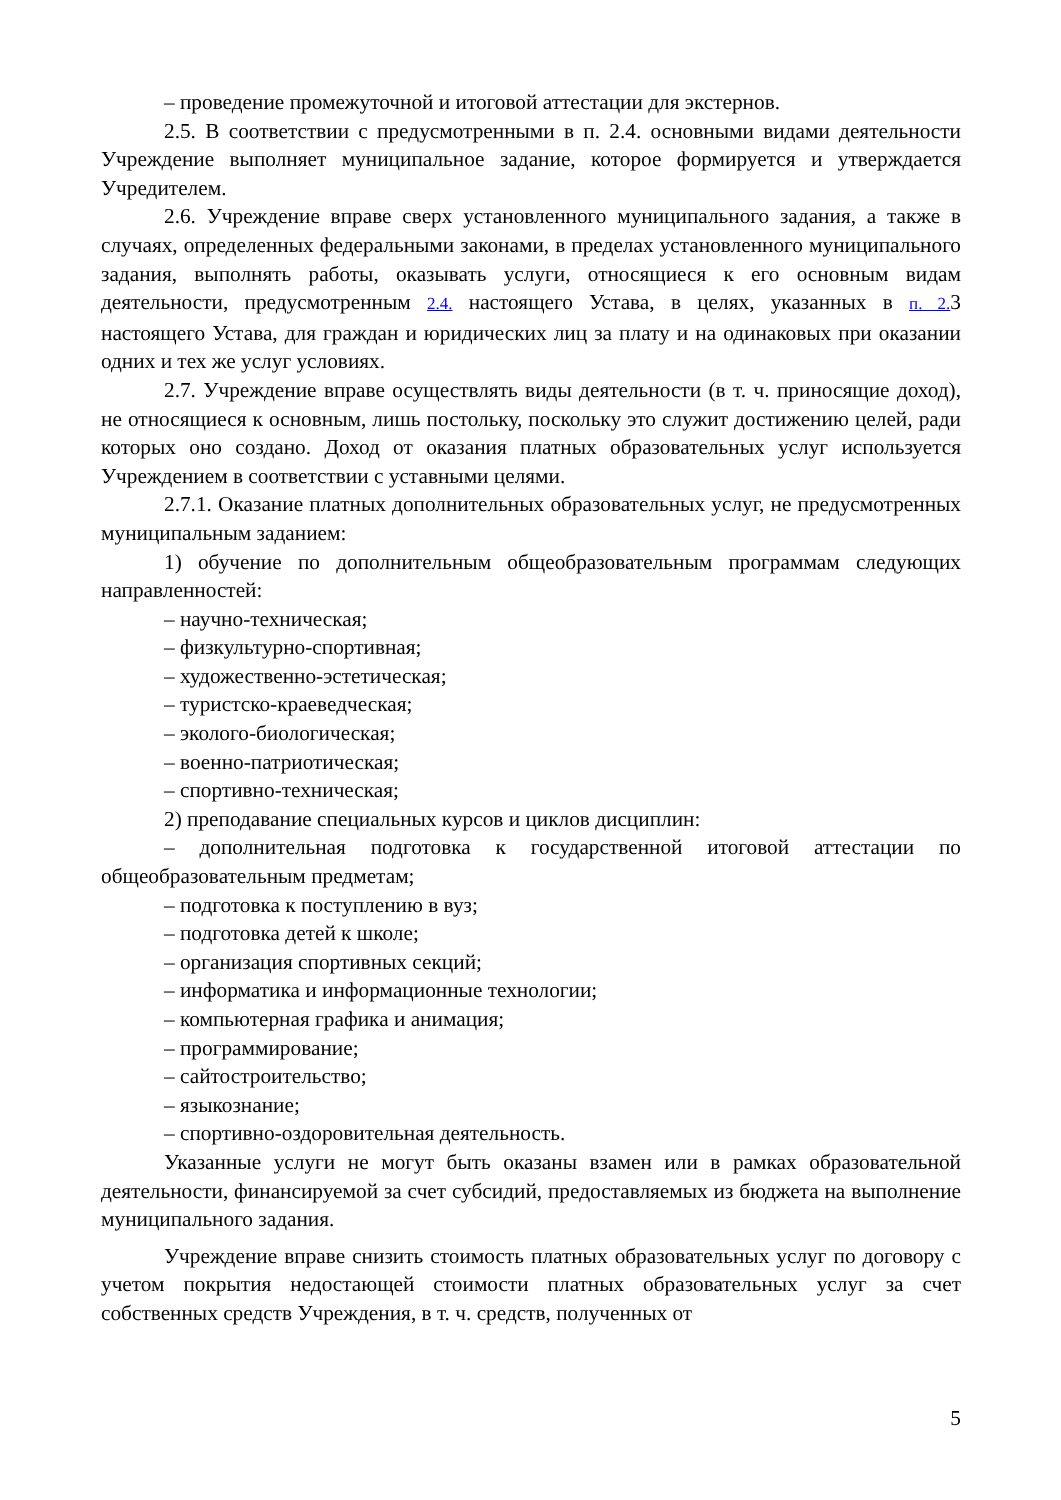– проведение промежуточной и итоговой аттестации для экстернов.
2.5. В соответствии с предусмотренными в п. 2.4. основными видами деятельности Учреждение выполняет муниципальное задание, которое формируется и утверждается Учредителем.
2.6. Учреждение вправе сверх установленного муниципального задания, а также в случаях, определенных федеральными законами, в пределах установленного муниципального задания, выполнять работы, оказывать услуги, относящиеся к его основным видам деятельности, предусмотренным 2.4. настоящего Устава, в целях, указанных в п. 2. 3 настоящего Устава, для граждан и юридических лиц за плату и на одинаковых при оказании одних и тех же услуг условиях.
2.7. Учреждение вправе осуществлять виды деятельности (в т. ч. приносящие доход), не относящиеся к основным, лишь постольку, поскольку это служит достижению целей, ради которых оно создано. Доход от оказания платных образовательных услуг используется Учреждением в соответствии с уставными целями.
2.7.1. Оказание платных дополнительных образовательных услуг, не предусмотренных муниципальным заданием:
1) обучение по дополнительным общеобразовательным программам следующих направленностей:
– научно-техническая;
– физкультурно-спортивная;
– художественно-эстетическая;
– туристско-краеведческая;
– эколого-биологическая;
– военно-патриотическая;
– спортивно-техническая;
2) преподавание специальных курсов и циклов дисциплин:
– дополнительная подготовка к государственной итоговой аттестации по общеобразовательным предметам;
– подготовка к поступлению в вуз;
– подготовка детей к школе;
– организация спортивных секций;
– информатика и информационные технологии;
– компьютерная графика и анимация;
– программирование;
– сайтостроительство;
– языкознание;
– спортивно-оздоровительная деятельность.
Указанные услуги не могут быть оказаны взамен или в рамках образовательной деятельности, финансируемой за счет субсидий, предоставляемых из бюджета на выполнение муниципального задания.
Учреждение вправе снизить стоимость платных образовательных услуг по договору с учетом покрытия недостающей стоимости платных образовательных услуг за счет собственных средств Учреждения, в т. ч. средств, полученных от
5